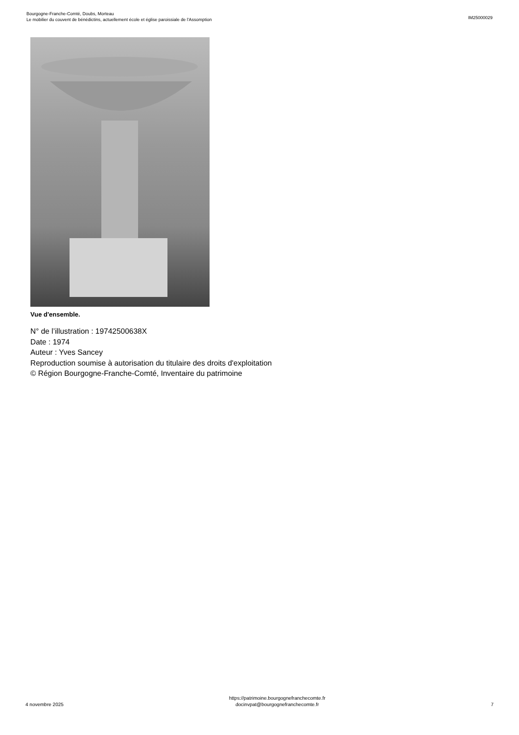Bourgogne-Franche-Comté, Doubs, Morteau
Le mobilier du couvent de bénédictins, actuellement école et église paroissiale de l'Assomption
IM25000029
Vue d'ensemble.
N° de l’illustration : 19742500638X
Date : 1974
Auteur : Yves Sancey
Reproduction soumise à autorisation du titulaire des droits d'exploitation
© Région Bourgogne-Franche-Comté, Inventaire du patrimoine
4 novembre 2025
https://patrimoine.bourgognefranchecomte.fr
docinvpat@bourgognefranchecomte.fr
7